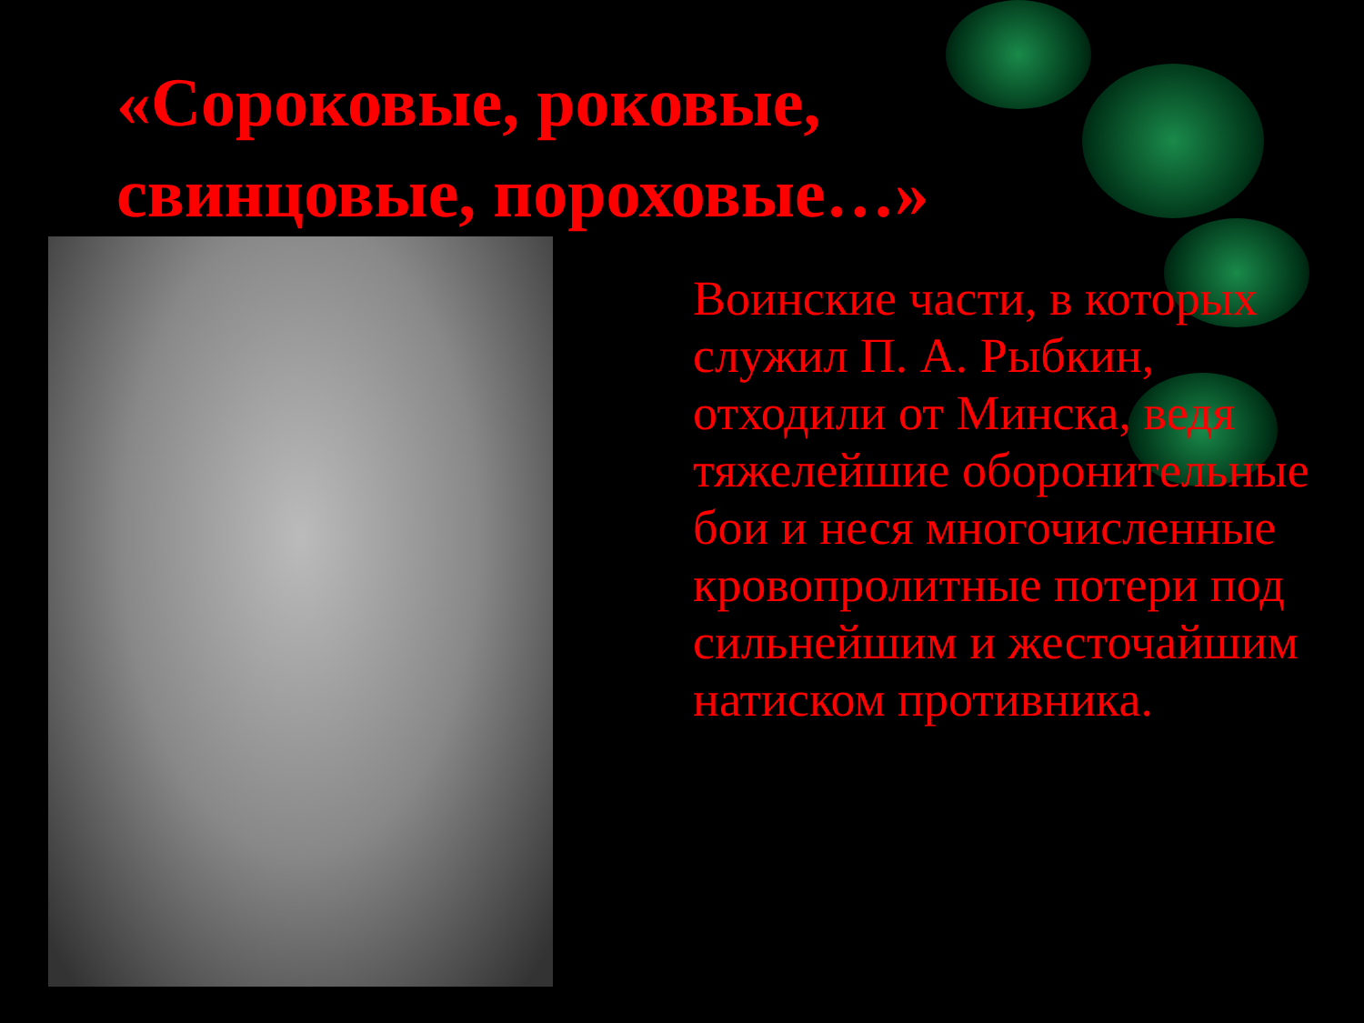«Сороковые, роковые,
свинцовые, пороховые…»
Воинские части, в которых служил П. А. Рыбкин, отходили от Минска, ведя тяжелейшие оборонительные бои и неся многочисленные кровопролитные потери под сильнейшим и жесточайшим натиском противника.